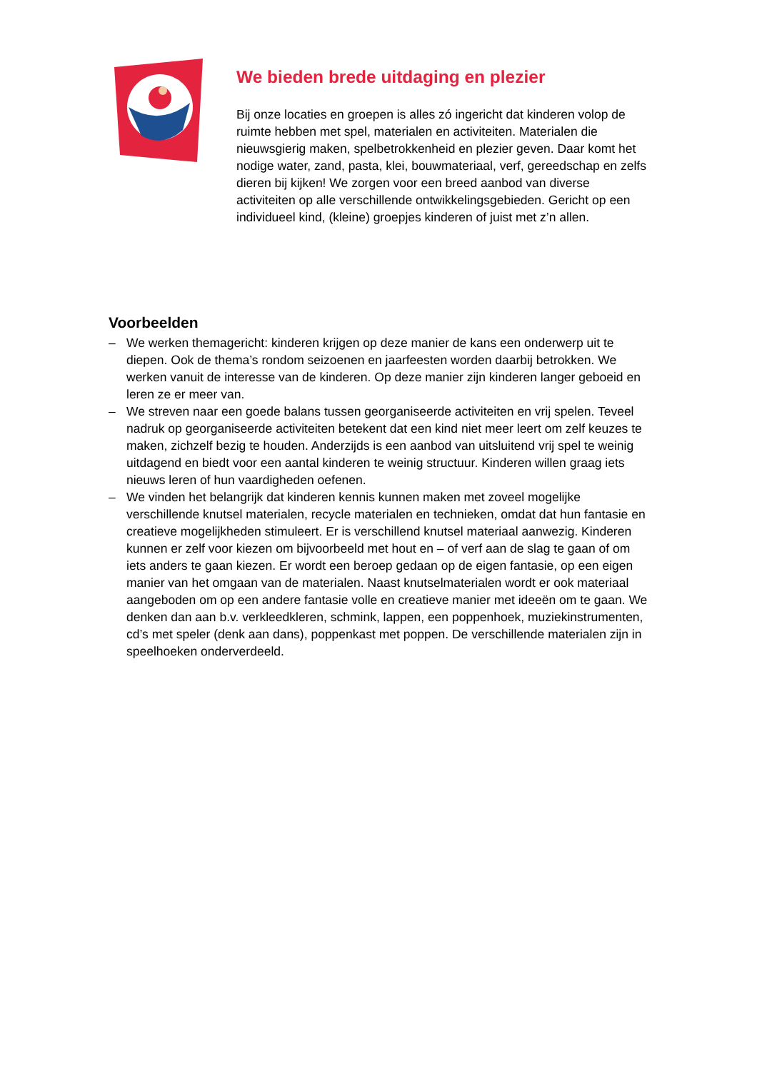We bieden brede uitdaging en plezier
Bij onze locaties en groepen is alles zó ingericht dat kinderen volop de ruimte hebben met spel, materialen en activiteiten. Materialen die nieuwsgierig maken, spelbetrokkenheid en plezier geven. Daar komt het nodige water, zand, pasta, klei, bouwmateriaal, verf, gereedschap en zelfs dieren bij kijken! We zorgen voor een breed aanbod van diverse activiteiten op alle verschillende ontwikkelingsgebieden. Gericht op een individueel kind, (kleine) groepjes kinderen of juist met z’n allen.
Voorbeelden
– We werken themagericht: kinderen krijgen op deze manier de kans een onderwerp uit te diepen. Ook de thema’s rondom seizoenen en jaarfeesten worden daarbij betrokken. We werken vanuit de interesse van de kinderen. Op deze manier zijn kinderen langer geboeid en leren ze er meer van.
– We streven naar een goede balans tussen georganiseerde activiteiten en vrij spelen. Teveel nadruk op georganiseerde activiteiten betekent dat een kind niet meer leert om zelf keuzes te maken, zichzelf bezig te houden. Anderzijds is een aanbod van uitsluitend vrij spel te weinig uitdagend en biedt voor een aantal kinderen te weinig structuur. Kinderen willen graag iets nieuws leren of hun vaardigheden oefenen.
– We vinden het belangrijk dat kinderen kennis kunnen maken met zoveel mogelijke verschillende knutsel materialen, recycle materialen en technieken, omdat dat hun fantasie en creatieve mogelijkheden stimuleert. Er is verschillend knutsel materiaal aanwezig. Kinderen kunnen er zelf voor kiezen om bijvoorbeeld met hout en – of verf aan de slag te gaan of om iets anders te gaan kiezen. Er wordt een beroep gedaan op de eigen fantasie, op een eigen manier van het omgaan van de materialen. Naast knutselmaterialen wordt er ook materiaal aangeboden om op een andere fantasie volle en creatieve manier met ideeën om te gaan. We denken dan aan b.v. verkleedkleren, schmink, lappen, een poppenhoek, muziekinstrumenten, cd’s met speler (denk aan dans), poppenkast met poppen. De verschillende materialen zijn in speelhoeken onderverdeeld.